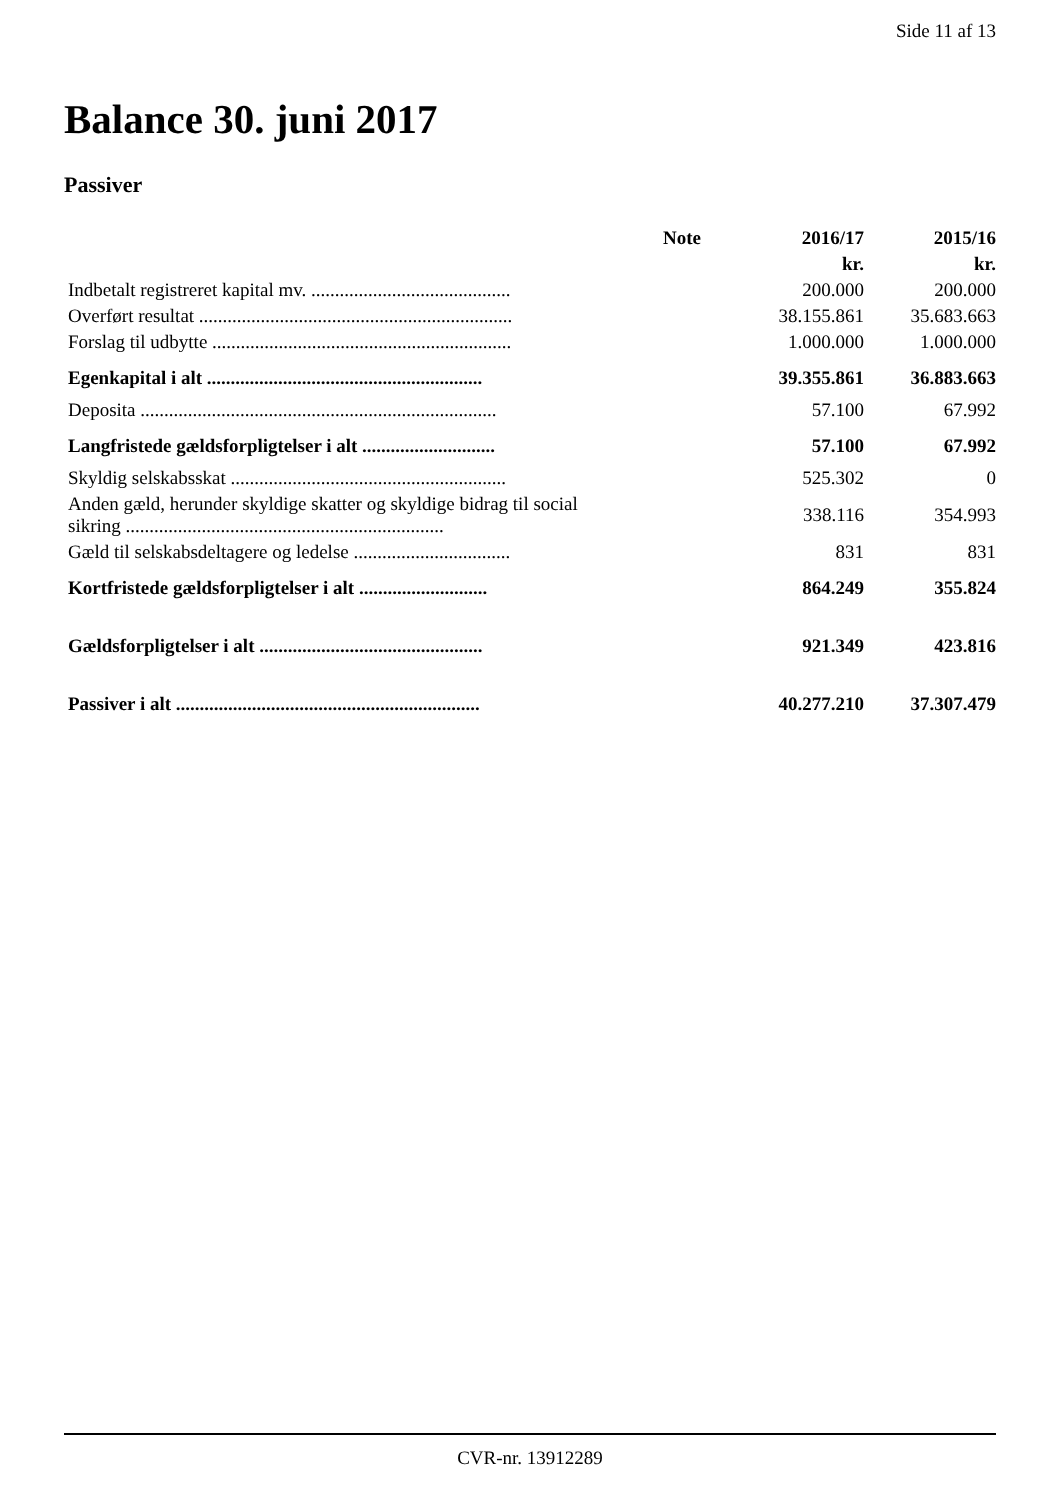Side 11 af 13
Balance 30. juni 2017
Passiver
| | Note | 2016/17 | 2015/16 |
| --- | --- | --- | --- |
| | | kr. | kr. |
| Indbetalt registreret kapital mv. .......................................... | | 200.000 | 200.000 |
| Overført resultat .................................................................. | | 38.155.861 | 35.683.663 |
| Forslag til udbytte ............................................................... | | 1.000.000 | 1.000.000 |
| Egenkapital i alt .......................................................... | | 39.355.861 | 36.883.663 |
| Deposita ........................................................................... | | 57.100 | 67.992 |
| Langfristede gældsforpligtelser i alt ............................ | | 57.100 | 67.992 |
| Skyldig selskabsskat .......................................................... | | 525.302 | 0 |
| Anden gæld, herunder skyldige skatter og skyldige bidrag til social sikring ................................................................... | | 338.116 | 354.993 |
| Gæld til selskabsdeltagere og ledelse ................................. | | 831 | 831 |
| Kortfristede gældsforpligtelser i alt ........................... | | 864.249 | 355.824 |
| Gældsforpligtelser i alt ............................................... | | 921.349 | 423.816 |
| Passiver i alt ................................................................ | | 40.277.210 | 37.307.479 |
CVR-nr. 13912289